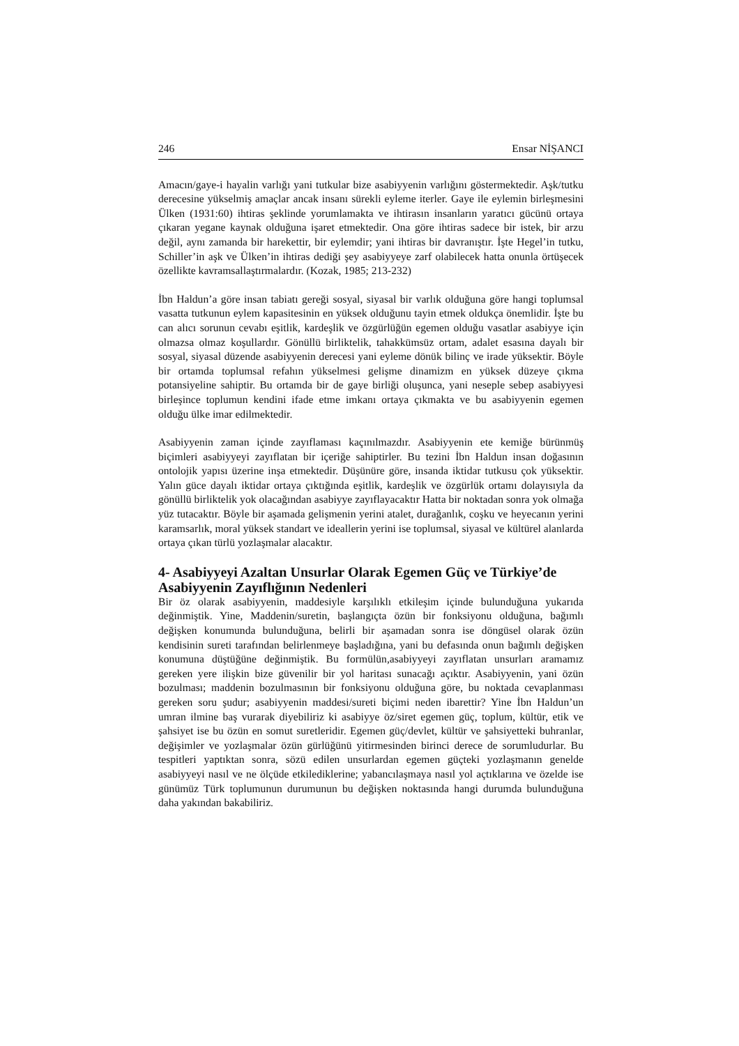246 Ensar NİŞANCI
Amacın/gaye-i hayalin varlığı yani tutkular bize asabiyyenin varlığını göstermektedir. Aşk/tutku derecesine yükselmiş amaçlar ancak insanı sürekli eyleme iterler. Gaye ile eylemin birleşmesini Ülken (1931:60) ihtiras şeklinde yorumlamakta ve ihtirasın insanların yaratıcı gücünü ortaya çıkaran yegane kaynak olduğuna işaret etmektedir. Ona göre ihtiras sadece bir istek, bir arzu değil, aynı zamanda bir harekettir, bir eylemdir; yani ihtiras bir davranıştır. İşte Hegel’in tutku, Schiller’in aşk ve Ülken’in ihtiras dediği şey asabiyyeye zarf olabilecek hatta onunla örtüşecek özellikte kavramsallaştırmalardır. (Kozak, 1985; 213-232)
İbn Haldun’a göre insan tabiatı gereği sosyal, siyasal bir varlık olduğuna göre hangi toplumsal vasatta tutkunun eylem kapasitesinin en yüksek olduğunu tayin etmek oldukça önemlidir. İşte bu can alıcı sorunun cevabı eşitlik, kardeşlik ve özgürlüğün egemen olduğu vasatlar asabiyye için olmazsa olmaz koşullardır. Gönüllü birliktelik, tahakkümsüz ortam, adalet esasına dayalı bir sosyal, siyasal düzende asabiyyenin derecesi yani eyleme dönük bilinç ve irade yüksektir. Böyle bir ortamda toplumsal refahın yükselmesi gelişme dinamizm en yüksek düzeye çıkma potansiyeline sahiptir. Bu ortamda bir de gaye birliği oluşunca, yani neseple sebep asabiyyesi birleşince toplumun kendini ifade etme imkanı ortaya çıkmakta ve bu asabiyyenin egemen olduğu ülke imar edilmektedir.
Asabiyyenin zaman içinde zayıflaması kaçınılmazdır. Asabiyyenin ete kemiğe bürünmüş biçimleri asabiyyeyi zayıflatan bir içeriğe sahiptirler. Bu tezini İbn Haldun insan doğasının ontolojik yapısı üzerine inşa etmektedir. Düşünüre göre, insanda iktidar tutkusu çok yüksektir. Yalın güce dayalı iktidar ortaya çıktığında eşitlik, kardeşlik ve özgürlük ortamı dolayısıyla da gönüllü birliktelik yok olacağından asabiyye zayıflayacaktır Hatta bir noktadan sonra yok olmağa yüz tutacaktır. Böyle bir aşamada gelişmenin yerini atalet, durağanlık, coşku ve heyecanın yerini karamsarlık, moral yüksek standart ve ideallerin yerini ise toplumsal, siyasal ve kültürel alanlarda ortaya çıkan türlü yozlaşmalar alacaktır.
4- Asabiyyeyi Azaltan Unsurlar Olarak Egemen Güç ve Türkiye’de Asabiyyenin Zayıflığının Nedenleri
Bir öz olarak asabiyyenin, maddesiyle karşılıklı etkileşim içinde bulunduğuna yukarıda değinmiştik. Yine, Maddenin/suretin, başlangıçta özün bir fonksiyonu olduğuna, bağımlı değişken konumunda bulunduğuna, belirli bir aşamadan sonra ise döngüsel olarak özün kendisinin sureti tarafından belirlenmeye başladığına, yani bu defasında onun bağımlı değişken konumuna düştüğüne değinmiştik. Bu formülün,asabiyyeyi zayıflatan unsurları aramamız gereken yere ilişkin bize güvenilir bir yol haritası sunacağı açıktır. Asabiyyenin, yani özün bozulması; maddenin bozulmasının bir fonksiyonu olduğuna göre, bu noktada cevaplanması gereken soru şudur; asabiyyenin maddesi/sureti biçimi neden ibarettir? Yine İbn Haldun’un umran ilmine baş vurarak diyebiliriz ki asabiyye öz/siret egemen güç, toplum, kültür, etik ve şahsiyet ise bu özün en somut suretleridir. Egemen güç/devlet, kültür ve şahsiyetteki buhranlar, değişimler ve yozlaşmalar özün gürlüğünü yitirmesinden birinci derece de sorumludurlar. Bu tespitleri yaptıktan sonra, sözü edilen unsurlardan egemen güçteki yozlaşmanın genelde asabiyyeyi nasıl ve ne ölçüde etkilediklerine; yabancılaşmaya nasıl yol açtıklarına ve özelde ise günümüz Türk toplumunun durumunun bu değişken noktasında hangi durumda bulunduğuna daha yakından bakabiliriz.